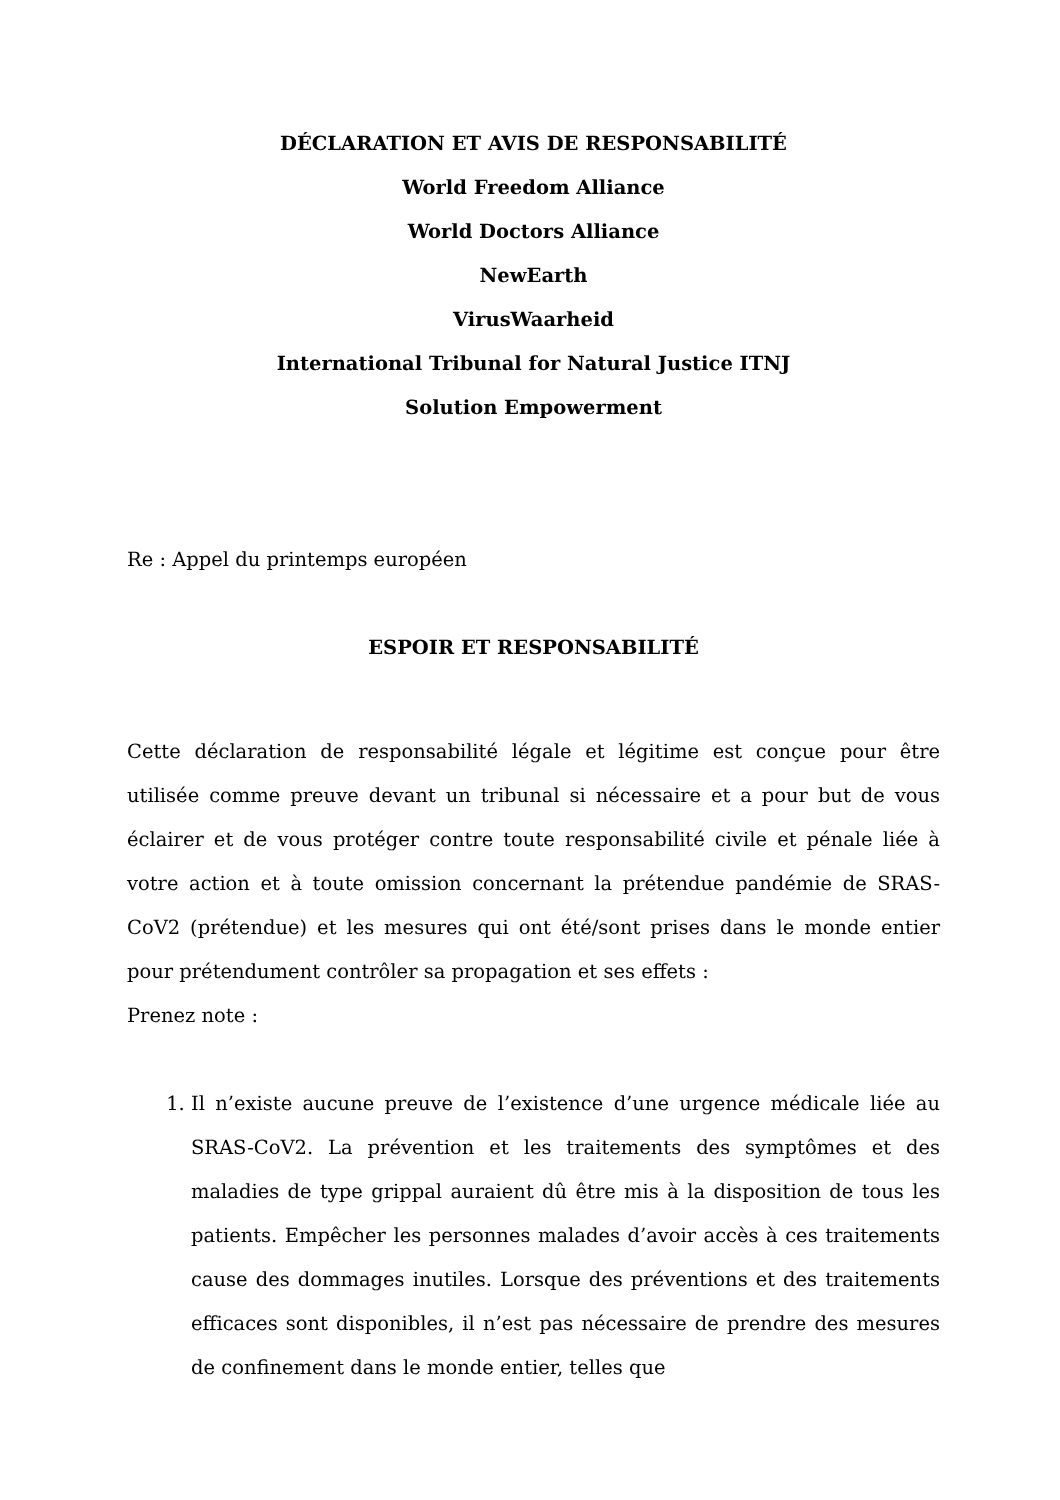DÉCLARATION ET AVIS DE RESPONSABILITÉ
World Freedom Alliance
World Doctors Alliance
NewEarth
VirusWaarheid
International Tribunal for Natural Justice ITNJ
Solution Empowerment
Re : Appel du printemps européen
ESPOIR ET RESPONSABILITÉ
Cette déclaration de responsabilité légale et légitime est conçue pour être utilisée comme preuve devant un tribunal si nécessaire et a pour but de vous éclairer et de vous protéger contre toute responsabilité civile et pénale liée à votre action et à toute omission concernant la prétendue pandémie de SRAS-CoV2 (prétendue) et les mesures qui ont été/sont prises dans le monde entier pour prétendument contrôler sa propagation et ses effets :
Prenez note :
1. Il n’existe aucune preuve de l’existence d’une urgence médicale liée au SRAS-CoV2. La prévention et les traitements des symptômes et des maladies de type grippal auraient dû être mis à la disposition de tous les patients. Empêcher les personnes malades d’avoir accès à ces traitements cause des dommages inutiles. Lorsque des préventions et des traitements efficaces sont disponibles, il n’est pas nécessaire de prendre des mesures de confinement dans le monde entier, telles que